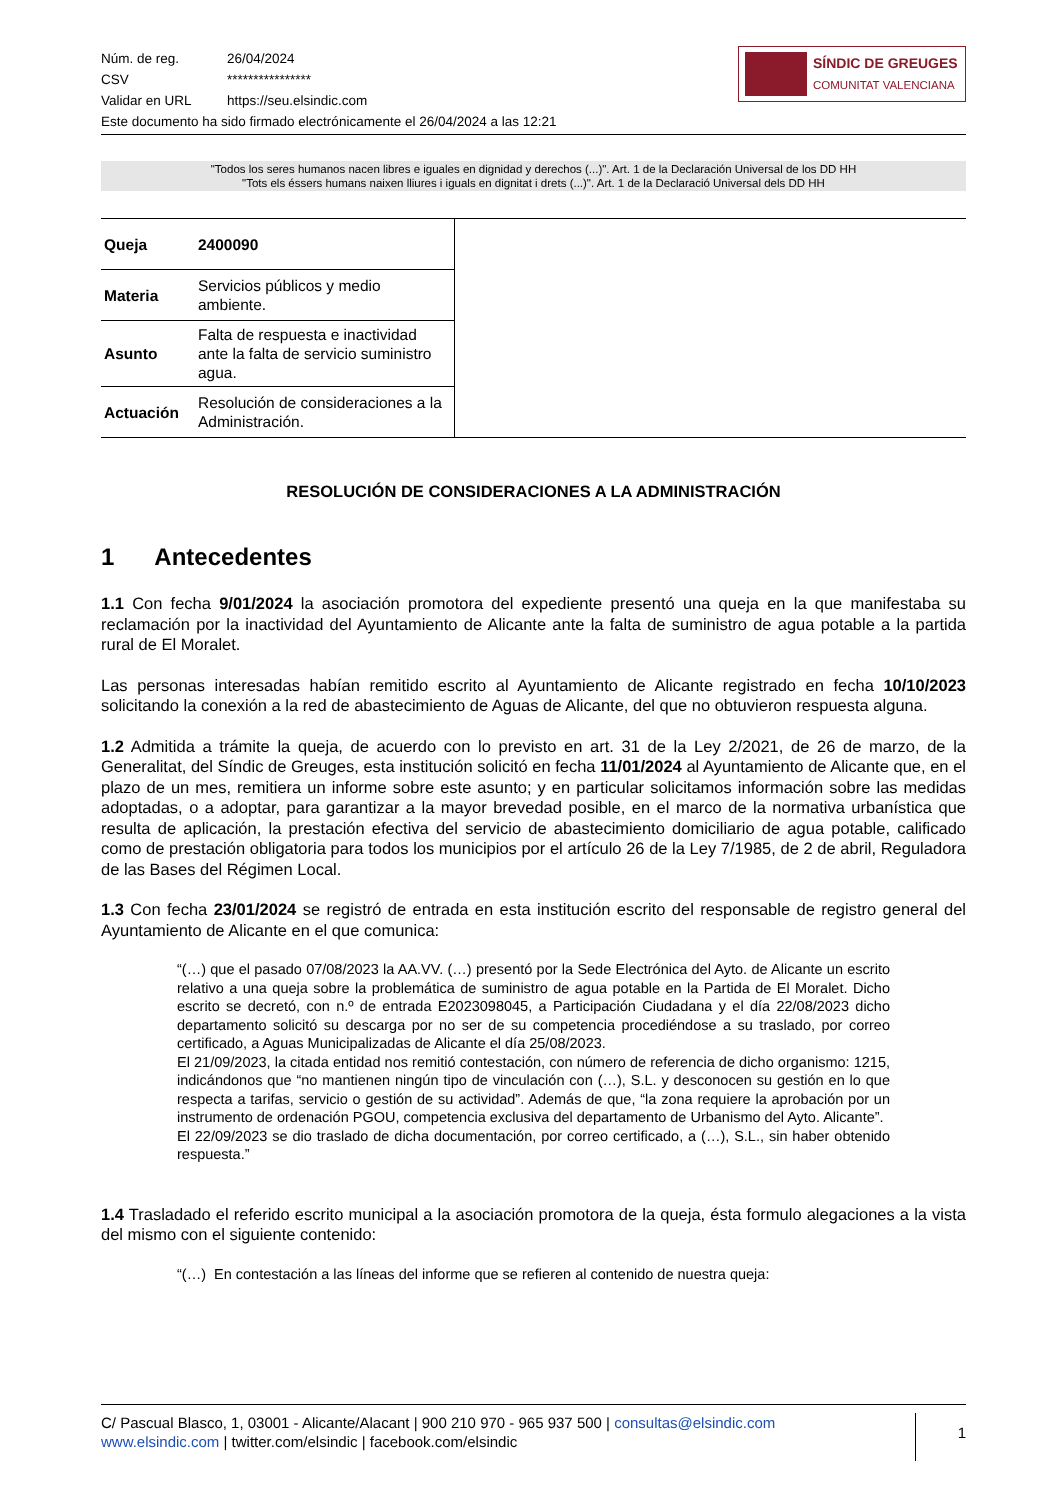| Núm. de reg. | 26/04/2024 |
| CSV | **************** |
| Validar en URL | https://seu.elsindic.com |
Este documento ha sido firmado electrónicamente el 26/04/2024 a las 12:21
SÍNDIC DE GREUGES
COMUNITAT VALENCIANA
"Todos los seres humanos nacen libres e iguales en dignidad y derechos (...)". Art. 1 de la Declaración Universal de los DD HH
"Tots els éssers humans naixen lliures i iguals en dignitat i drets (...)". Art. 1 de la Declaració Universal dels DD HH
| Queja | 2400090 | |
| Materia | Servicios públicos y medio ambiente. | |
| Asunto | Falta de respuesta e inactividad ante la falta de servicio suministro agua. | |
| Actuación | Resolución de consideraciones a la Administración. | |
RESOLUCIÓN DE CONSIDERACIONES A LA ADMINISTRACIÓN
1 Antecedentes
1.1 Con fecha 9/01/2024 la asociación promotora del expediente presentó una queja en la que manifestaba su reclamación por la inactividad del Ayuntamiento de Alicante ante la falta de suministro de agua potable a la partida rural de El Moralet.
Las personas interesadas habían remitido escrito al Ayuntamiento de Alicante registrado en fecha 10/10/2023 solicitando la conexión a la red de abastecimiento de Aguas de Alicante, del que no obtuvieron respuesta alguna.
1.2 Admitida a trámite la queja, de acuerdo con lo previsto en art. 31 de la Ley 2/2021, de 26 de marzo, de la Generalitat, del Síndic de Greuges, esta institución solicitó en fecha 11/01/2024 al Ayuntamiento de Alicante que, en el plazo de un mes, remitiera un informe sobre este asunto; y en particular solicitamos información sobre las medidas adoptadas, o a adoptar, para garantizar a la mayor brevedad posible, en el marco de la normativa urbanística que resulta de aplicación, la prestación efectiva del servicio de abastecimiento domiciliario de agua potable, calificado como de prestación obligatoria para todos los municipios por el artículo 26 de la Ley 7/1985, de 2 de abril, Reguladora de las Bases del Régimen Local.
1.3 Con fecha 23/01/2024 se registró de entrada en esta institución escrito del responsable de registro general del Ayuntamiento de Alicante en el que comunica:
“(…) que el pasado 07/08/2023 la AA.VV. (…) presentó por la Sede Electrónica del Ayto. de Alicante un escrito relativo a una queja sobre la problemática de suministro de agua potable en la Partida de El Moralet. Dicho escrito se decretó, con n.º de entrada E2023098045, a Participación Ciudadana y el día 22/08/2023 dicho departamento solicitó su descarga por no ser de su competencia procediéndose a su traslado, por correo certificado, a Aguas Municipalizadas de Alicante el día 25/08/2023.
El 21/09/2023, la citada entidad nos remitió contestación, con número de referencia de dicho organismo: 1215, indicándonos que “no mantienen ningún tipo de vinculación con (…), S.L. y desconocen su gestión en lo que respecta a tarifas, servicio o gestión de su actividad”. Además de que, “la zona requiere la aprobación por un instrumento de ordenación PGOU, competencia exclusiva del departamento de Urbanismo del Ayto. Alicante”.
El 22/09/2023 se dio traslado de dicha documentación, por correo certificado, a (…), S.L., sin haber obtenido respuesta.”
1.4 Trasladado el referido escrito municipal a la asociación promotora de la queja, ésta formulo alegaciones a la vista del mismo con el siguiente contenido:
“(…) En contestación a las líneas del informe que se refieren al contenido de nuestra queja:
C/ Pascual Blasco, 1, 03001 - Alicante/Alacant | 900 210 970 - 965 937 500 | consultas@elsindic.com
www.elsindic.com | twitter.com/elsindic | facebook.com/elsindic
1